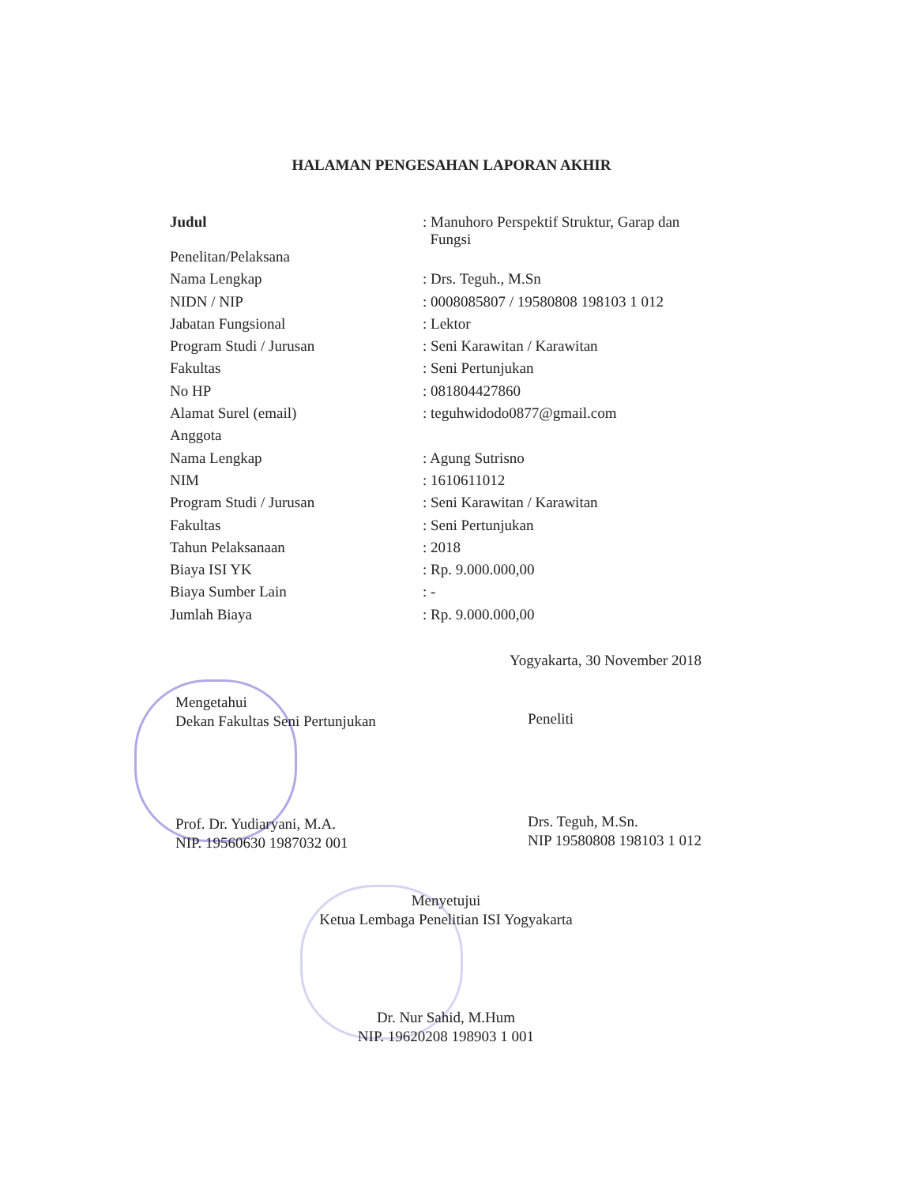HALAMAN PENGESAHAN LAPORAN AKHIR
| Judul | : Manuhoro Perspektif Struktur, Garap dan Fungsi |
| Penelitan/Pelaksana | |
| Nama Lengkap | : Drs. Teguh., M.Sn |
| NIDN / NIP | : 0008085807 / 19580808 198103 1 012 |
| Jabatan Fungsional | : Lektor |
| Program Studi / Jurusan | : Seni Karawitan / Karawitan |
| Fakultas | : Seni Pertunjukan |
| No HP | : 081804427860 |
| Alamat Surel (email) | : teguhwidodo0877@gmail.com |
| Anggota | |
| Nama Lengkap | : Agung Sutrisno |
| NIM | : 1610611012 |
| Program Studi / Jurusan | : Seni Karawitan / Karawitan |
| Fakultas | : Seni Pertunjukan |
| Tahun Pelaksanaan | : 2018 |
| Biaya ISI YK | : Rp. 9.000.000,00 |
| Biaya Sumber Lain | : - |
| Jumlah Biaya | : Rp. 9.000.000,00 |
Yogyakarta, 30 November 2018
Mengetahui
Dekan Fakultas Seni Pertunjukan
Prof. Dr. Yudiaryani, M.A.
NIP. 19560630 1987032 001
Peneliti
Drs. Teguh, M.Sn.
NIP 19580808 198103 1 012
Menyetujui
Ketua Lembaga Penelitian ISI Yogyakarta
Dr. Nur Sahid, M.Hum
NIP. 19620208 198903 1 001